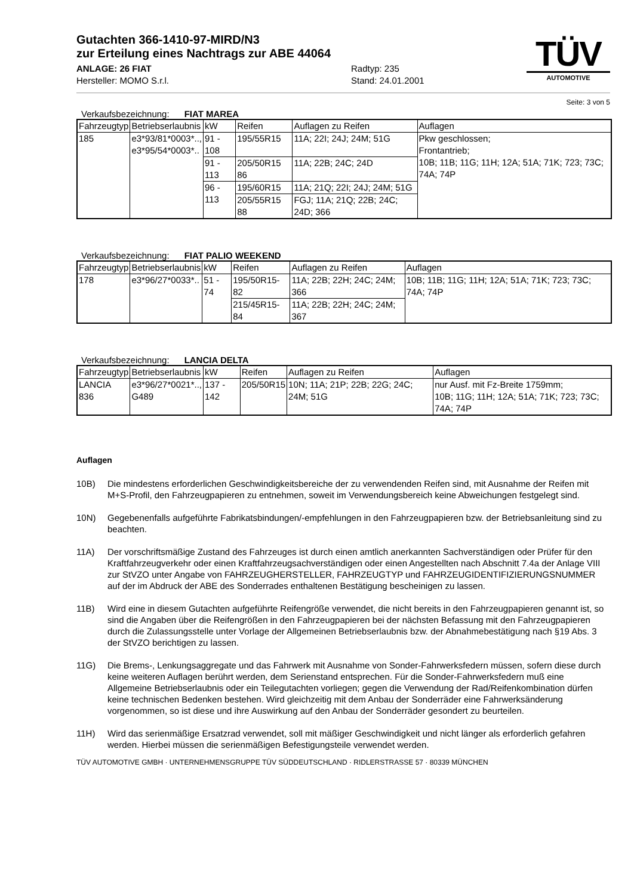Gutachten 366-1410-97-MIRD/N3
zur Erteilung eines Nachtrags zur ABE 44064
ANLAGE: 26 FIAT Radtyp: 235
Hersteller: MOMO S.r.l. Stand: 24.01.2001
TÜV
AUTOMOTIVE
Seite: 3 von 5
Verkaufsbezeichnung: FIAT MAREA
| Fahrzeugtyp | Betriebserlaubnis | kW | Reifen | Auflagen zu Reifen | Auflagen |
| --- | --- | --- | --- | --- | --- |
| 185 | e3*93/81*0003*.., e3*95/54*0003*.. | 91 - 108 | 195/55R15 | 11A; 22I; 24J; 24M; 51G | Pkw geschlossen; Frontantrieb; 10B; 11B; 11G; 11H; 12A; 51A; 71K; 723; 73C; 74A; 74P |
| | | 91 - 113 | 205/50R15 86 | 11A; 22B; 24C; 24D | |
| | | 96 - 113 | 195/60R15 | 11A; 21Q; 22I; 24J; 24M; 51G | |
| | | | 205/55R15 88 | FGJ; 11A; 21Q; 22B; 24C; 24D; 366 | |
Verkaufsbezeichnung: FIAT PALIO WEEKEND
| Fahrzeugtyp | Betriebserlaubnis | kW | Reifen | Auflagen zu Reifen | Auflagen |
| --- | --- | --- | --- | --- | --- |
| 178 | e3*96/27*0033*.. | 51 - 74 | 195/50R15-82 | 11A; 22B; 22H; 24C; 24M; 366 | 10B; 11B; 11G; 11H; 12A; 51A; 71K; 723; 73C; 74A; 74P |
| | | | 215/45R15-84 | 11A; 22B; 22H; 24C; 24M; 367 | |
Verkaufsbezeichnung: LANCIA DELTA
| Fahrzeugtyp | Betriebserlaubnis | kW | Reifen | Auflagen zu Reifen | Auflagen |
| --- | --- | --- | --- | --- | --- |
| LANCIA 836 | e3*96/27*0021*.., G489 | 137 - 142 | 205/50R15 | 10N; 11A; 21P; 22B; 22G; 24C; 24M; 51G | nur Ausf. mit Fz-Breite 1759mm; 10B; 11G; 11H; 12A; 51A; 71K; 723; 73C; 74A; 74P |
Auflagen
10B) Die mindestens erforderlichen Geschwindigkeitsbereiche der zu verwendenden Reifen sind, mit Ausnahme der Reifen mit M+S-Profil, den Fahrzeugpapieren zu entnehmen, soweit im Verwendungsbereich keine Abweichungen festgelegt sind.
10N) Gegebenenfalls aufgeführte Fabrikatsbindungen/-empfehlungen in den Fahrzeugpapieren bzw. der Betriebsanleitung sind zu beachten.
11A) Der vorschriftsmäßige Zustand des Fahrzeuges ist durch einen amtlich anerkannten Sachverständigen oder Prüfer für den Kraftfahrzeugverkehr oder einen Kraftfahrzeugsachverständigen oder einen Angestellten nach Abschnitt 7.4a der Anlage VIII zur StVZO unter Angabe von FAHRZEUGHERSTELLER, FAHRZEUGTYP und FAHRZEUGIDENTIFIZIERUNGSNUMMER auf der im Abdruck der ABE des Sonderrades enthaltenen Bestätigung bescheinigen zu lassen.
11B) Wird eine in diesem Gutachten aufgeführte Reifengröße verwendet, die nicht bereits in den Fahrzeugpapieren genannt ist, so sind die Angaben über die Reifengrößen in den Fahrzeugpapieren bei der nächsten Befassung mit den Fahrzeugpapieren durch die Zulassungsstelle unter Vorlage der Allgemeinen Betriebserlaubnis bzw. der Abnahmebestätigung nach §19 Abs. 3 der StVZO berichtigen zu lassen.
11G) Die Brems-, Lenkungsaggregate und das Fahrwerk mit Ausnahme von Sonder-Fahrwerksfedern müssen, sofern diese durch keine weiteren Auflagen berührt werden, dem Serienstand entsprechen. Für die Sonder-Fahrwerksfedern muß eine Allgemeine Betriebserlaubnis oder ein Teilegutachten vorliegen; gegen die Verwendung der Rad/Reifenkombination dürfen keine technischen Bedenken bestehen. Wird gleichzeitig mit dem Anbau der Sonderräder eine Fahrwerksänderung vorgenommen, so ist diese und ihre Auswirkung auf den Anbau der Sonderräder gesondert zu beurteilen.
11H) Wird das serienmäßige Ersatzrad verwendet, soll mit mäßiger Geschwindigkeit und nicht länger als erforderlich gefahren werden. Hierbei müssen die serienmäßigen Befestigungsteile verwendet werden.
TÜV AUTOMOTIVE GMBH · UNTERNEHMENSGRUPPE TÜV SÜDDEUTSCHLAND · RIDLERSTRASSE 57 · 80339 MÜNCHEN